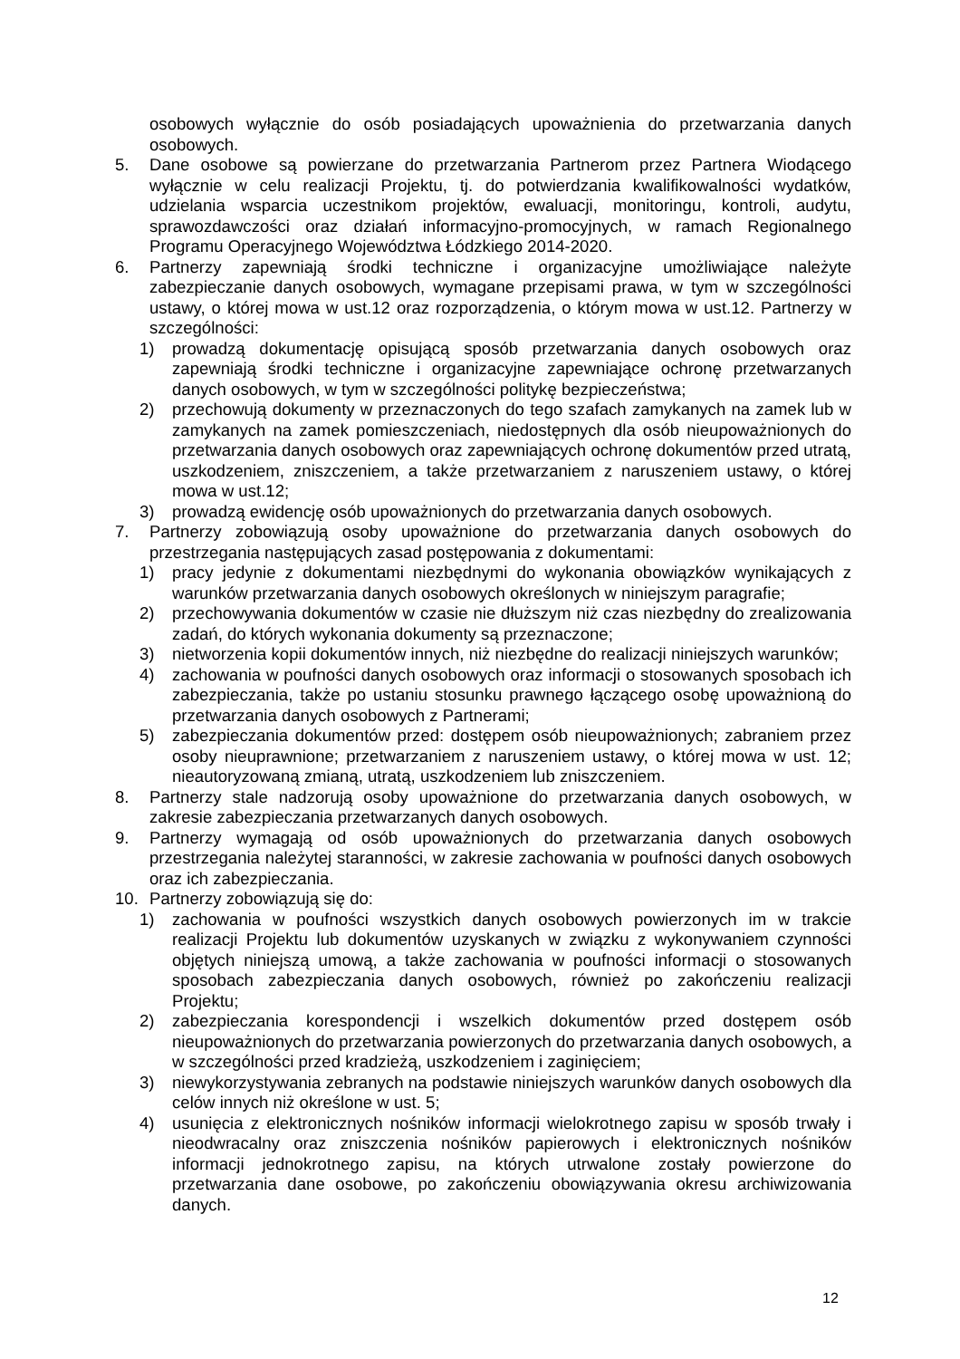osobowych wyłącznie do osób posiadających upoważnienia do przetwarzania danych osobowych.
5. Dane osobowe są powierzane do przetwarzania Partnerom przez Partnera Wiodącego wyłącznie w celu realizacji Projektu, tj. do potwierdzania kwalifikowalności wydatków, udzielania wsparcia uczestnikom projektów, ewaluacji, monitoringu, kontroli, audytu, sprawozdawczości oraz działań informacyjno-promocyjnych, w ramach Regionalnego Programu Operacyjnego Województwa Łódzkiego 2014-2020.
6. Partnerzy zapewniają środki techniczne i organizacyjne umożliwiające należyte zabezpieczanie danych osobowych, wymagane przepisami prawa, w tym w szczególności ustawy, o której mowa w ust.12 oraz rozporządzenia, o którym mowa w ust.12. Partnerzy w szczególności:
1) prowadzą dokumentację opisującą sposób przetwarzania danych osobowych oraz zapewniają środki techniczne i organizacyjne zapewniające ochronę przetwarzanych danych osobowych, w tym w szczególności politykę bezpieczeństwa;
2) przechowują dokumenty w przeznaczonych do tego szafach zamykanych na zamek lub w zamykanych na zamek pomieszczeniach, niedostępnych dla osób nieupoważnionych do przetwarzania danych osobowych oraz zapewniających ochronę dokumentów przed utratą, uszkodzeniem, zniszczeniem, a także przetwarzaniem z naruszeniem ustawy, o której mowa w ust.12;
3) prowadzą ewidencję osób upoważnionych do przetwarzania danych osobowych.
7. Partnerzy zobowiązują osoby upoważnione do przetwarzania danych osobowych do przestrzegania następujących zasad postępowania z dokumentami:
1) pracy jedynie z dokumentami niezbędnymi do wykonania obowiązków wynikających z warunków przetwarzania danych osobowych określonych w niniejszym paragrafie;
2) przechowywania dokumentów w czasie nie dłuższym niż czas niezbędny do zrealizowania zadań, do których wykonania dokumenty są przeznaczone;
3) nietworzenia kopii dokumentów innych, niż niezbędne do realizacji niniejszych warunków;
4) zachowania w poufności danych osobowych oraz informacji o stosowanych sposobach ich zabezpieczania, także po ustaniu stosunku prawnego łączącego osobę upoważnioną do przetwarzania danych osobowych z Partnerami;
5) zabezpieczania dokumentów przed: dostępem osób nieupoważnionych; zabraniem przez osoby nieuprawnione; przetwarzaniem z naruszeniem ustawy, o której mowa w ust. 12; nieautoryzowaną zmianą, utratą, uszkodzeniem lub zniszczeniem.
8. Partnerzy stale nadzorują osoby upoważnione do przetwarzania danych osobowych, w zakresie zabezpieczania przetwarzanych danych osobowych.
9. Partnerzy wymagają od osób upoważnionych do przetwarzania danych osobowych przestrzegania należytej staranności, w zakresie zachowania w poufności danych osobowych oraz ich zabezpieczania.
10. Partnerzy zobowiązują się do:
1) zachowania w poufności wszystkich danych osobowych powierzonych im w trakcie realizacji Projektu lub dokumentów uzyskanych w związku z wykonywaniem czynności objętych niniejszą umową, a także zachowania w poufności informacji o stosowanych sposobach zabezpieczania danych osobowych, również po zakończeniu realizacji Projektu;
2) zabezpieczania korespondencji i wszelkich dokumentów przed dostępem osób nieupoważnionych do przetwarzania powierzonych do przetwarzania danych osobowych, a w szczególności przed kradzieżą, uszkodzeniem i zaginięciem;
3) niewykorzystywania zebranych na podstawie niniejszych warunków danych osobowych dla celów innych niż określone w ust. 5;
4) usunięcia z elektronicznych nośników informacji wielokrotnego zapisu w sposób trwały i nieodwracalny oraz zniszczenia nośników papierowych i elektronicznych nośników informacji jednokrotnego zapisu, na których utrwalone zostały powierzone do przetwarzania dane osobowe, po zakończeniu obowiązywania okresu archiwizowania danych.
12